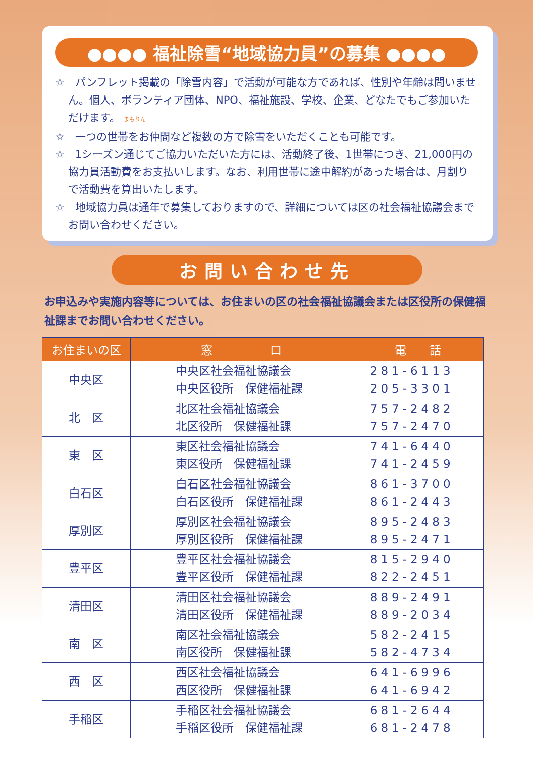●●●● 福祉除雪“地域協力員”の募集 ●●●●
☆　パンフレット掲載の「除雪内容」で活動が可能な方であれば、性別や年齢は問いません。個人、ボランティア団体、NPO、福祉施設、学校、企業、どなたでもご参加いただけます。 まもりん
☆　一つの世帯をお仲間など複数の方で除雪をいただくことも可能です。
☆　1シーズン通じてご協力いただいた方には、活動終了後、1世帯につき、21,000円の協力員活動費をお支払いします。なお、利用世帯に途中解約があった場合は、月割りで活動費を算出いたします。
☆　地域協力員は通年で募集しておりますので、詳細については区の社会福祉協議会までお問い合わせください。
お問い合わせ先
お申込みや実施内容等については、お住まいの区の社会福祉協議会または区役所の保健福祉課までお問い合わせください。
| お住まいの区 | 窓 口 | 電 話 |
| --- | --- | --- |
| 中央区 | 中央区社会福祉協議会 中央区役所 保健福祉課 | 281-6113 205-3301 |
| 北 区 | 北区社会福祉協議会 北区役所 保健福祉課 | 757-2482 757-2470 |
| 東 区 | 東区社会福祉協議会 東区役所 保健福祉課 | 741-6440 741-2459 |
| 白石区 | 白石区社会福祉協議会 白石区役所 保健福祉課 | 861-3700 861-2443 |
| 厚別区 | 厚別区社会福祉協議会 厚別区役所 保健福祉課 | 895-2483 895-2471 |
| 豊平区 | 豊平区社会福祉協議会 豊平区役所 保健福祉課 | 815-2940 822-2451 |
| 清田区 | 清田区社会福祉協議会 清田区役所 保健福祉課 | 889-2491 889-2034 |
| 南 区 | 南区社会福祉協議会 南区役所 保健福祉課 | 582-2415 582-4734 |
| 西 区 | 西区社会福祉協議会 西区役所 保健福祉課 | 641-6996 641-6942 |
| 手稲区 | 手稲区社会福祉協議会 手稲区役所 保健福祉課 | 681-2644 681-2478 |